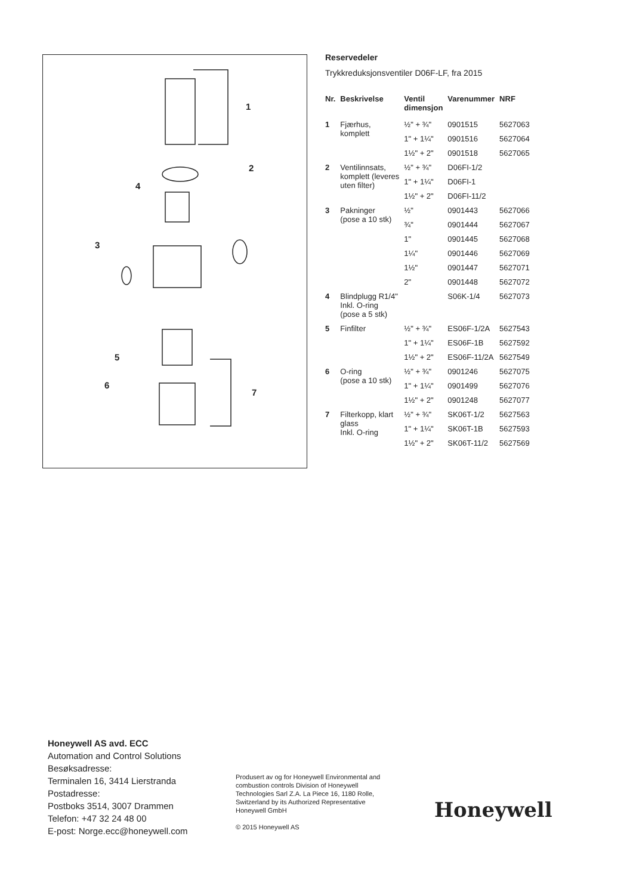1
2
4
3
5
6
7
Reservedeler
Trykkreduksjonsventiler D06F-LF, fra 2015
| Nr. | Beskrivelse | Ventil dimensjon | Varenummer | NRF |
| --- | --- | --- | --- | --- |
| 1 | Fjærhus, komplett | ½" + ¾" | 0901515 | 5627063 |
| | | 1" + 1¼" | 0901516 | 5627064 |
| | | 1½" + 2" | 0901518 | 5627065 |
| 2 | Ventilinnsats, komplett (leveres uten filter) | ½" + ¾" | D06FI-1/2 | |
| | | 1" + 1¼" | D06FI-1 | |
| | | 1½" + 2" | D06FI-11/2 | |
| 3 | Pakninger (pose a 10 stk) | ½" | 0901443 | 5627066 |
| | | ¾" | 0901444 | 5627067 |
| | | 1" | 0901445 | 5627068 |
| | | 1¼" | 0901446 | 5627069 |
| | | 1½" | 0901447 | 5627071 |
| | | 2" | 0901448 | 5627072 |
| 4 | Blindplugg R1/4" Inkl. O-ring (pose a 5 stk) | | S06K-1/4 | 5627073 |
| 5 | Finfilter | ½" + ¾" | ES06F-1/2A | 5627543 |
| | | 1" + 1¼" | ES06F-1B | 5627592 |
| | | 1½" + 2" | ES06F-11/2A | 5627549 |
| 6 | O-ring (pose a 10 stk) | ½" + ¾" | 0901246 | 5627075 |
| | | 1" + 1¼" | 0901499 | 5627076 |
| | | 1½" + 2" | 0901248 | 5627077 |
| 7 | Filterkopp, klart glass Inkl. O-ring | ½" + ¾" | SK06T-1/2 | 5627563 |
| | | 1" + 1¼" | SK06T-1B | 5627593 |
| | | 1½" + 2" | SK06T-11/2 | 5627569 |
Honeywell AS avd. ECC
Automation and Control Solutions
Besøksadresse:
Terminalen 16, 3414 Lierstranda
Postadresse:
Postboks 3514, 3007 Drammen
Telefon: +47 32 24 48 00
E-post: Norge.ecc@honeywell.com
Produsert av og for Honeywell Environmental and combustion controls Division of Honeywell Technologies Sarl Z.A. La Piece 16, 1180 Rolle, Switzerland by its Authorized Representative Honeywell GmbH
© 2015 Honeywell AS
Honeywell